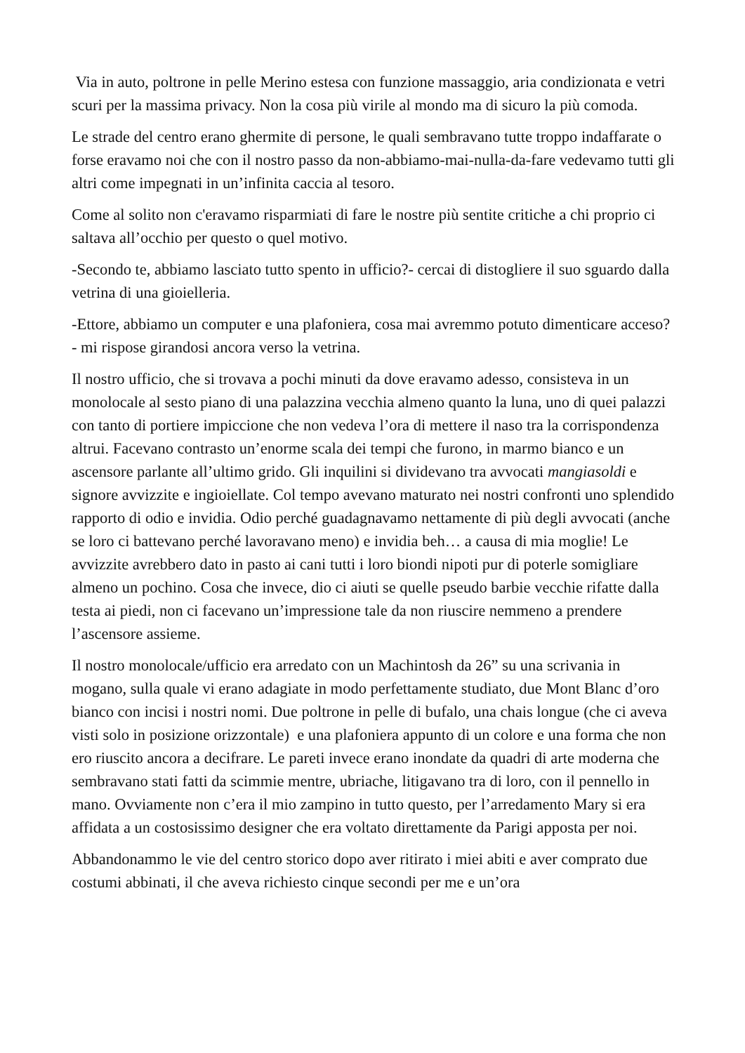Via in auto, poltrone in pelle Merino estesa con funzione massaggio, aria condizionata e vetri scuri per la massima privacy. Non la cosa più virile al mondo ma di sicuro la più comoda.
Le strade del centro erano ghermite di persone, le quali sembravano tutte troppo indaffarate o forse eravamo noi che con il nostro passo da non-abbiamo-mai-nulla-da-fare vedevamo tutti gli altri come impegnati in un’infinita caccia al tesoro.
Come al solito non c'eravamo risparmiati di fare le nostre più sentite critiche a chi proprio ci saltava all’occhio per questo o quel motivo.
-Secondo te, abbiamo lasciato tutto spento in ufficio?- cercai di distogliere il suo sguardo dalla vetrina di una gioielleria.
-Ettore, abbiamo un computer e una plafoniera, cosa mai avremmo potuto dimenticare acceso?- mi rispose girandosi ancora verso la vetrina.
Il nostro ufficio, che si trovava a pochi minuti da dove eravamo adesso, consisteva in un monolocale al sesto piano di una palazzina vecchia almeno quanto la luna, uno di quei palazzi con tanto di portiere impiccione che non vedeva l’ora di mettere il naso tra la corrispondenza altrui. Facevano contrasto un’enorme scala dei tempi che furono, in marmo bianco e un ascensore parlante all’ultimo grido. Gli inquilini si dividevano tra avvocati mangiasoldi e signore avvizzite e ingioiellate. Col tempo avevano maturato nei nostri confronti uno splendido rapporto di odio e invidia. Odio perché guadagnavamo nettamente di più degli avvocati (anche se loro ci battevano perché lavoravano meno) e invidia beh… a causa di mia moglie! Le avvizzite avrebbero dato in pasto ai cani tutti i loro biondi nipoti pur di poterle somigliare almeno un pochino. Cosa che invece, dio ci aiuti se quelle pseudo barbie vecchie rifatte dalla testa ai piedi, non ci facevano un’impressione tale da non riuscire nemmeno a prendere l’ascensore assieme.
Il nostro monolocale/ufficio era arredato con un Machintosh da 26” su una scrivania in mogano, sulla quale vi erano adagiate in modo perfettamente studiato, due Mont Blanc d’oro bianco con incisi i nostri nomi. Due poltrone in pelle di bufalo, una chais longue (che ci aveva visti solo in posizione orizzontale) e una plafoniera appunto di un colore e una forma che non ero riuscito ancora a decifrare. Le pareti invece erano inondate da quadri di arte moderna che sembravano stati fatti da scimmie mentre, ubriache, litigavano tra di loro, con il pennello in mano. Ovviamente non c’era il mio zampino in tutto questo, per l’arredamento Mary si era affidata a un costosissimo designer che era voltato direttamente da Parigi apposta per noi.
Abbandonammo le vie del centro storico dopo aver ritirato i miei abiti e aver comprato due costumi abbinati, il che aveva richiesto cinque secondi per me e un’ora